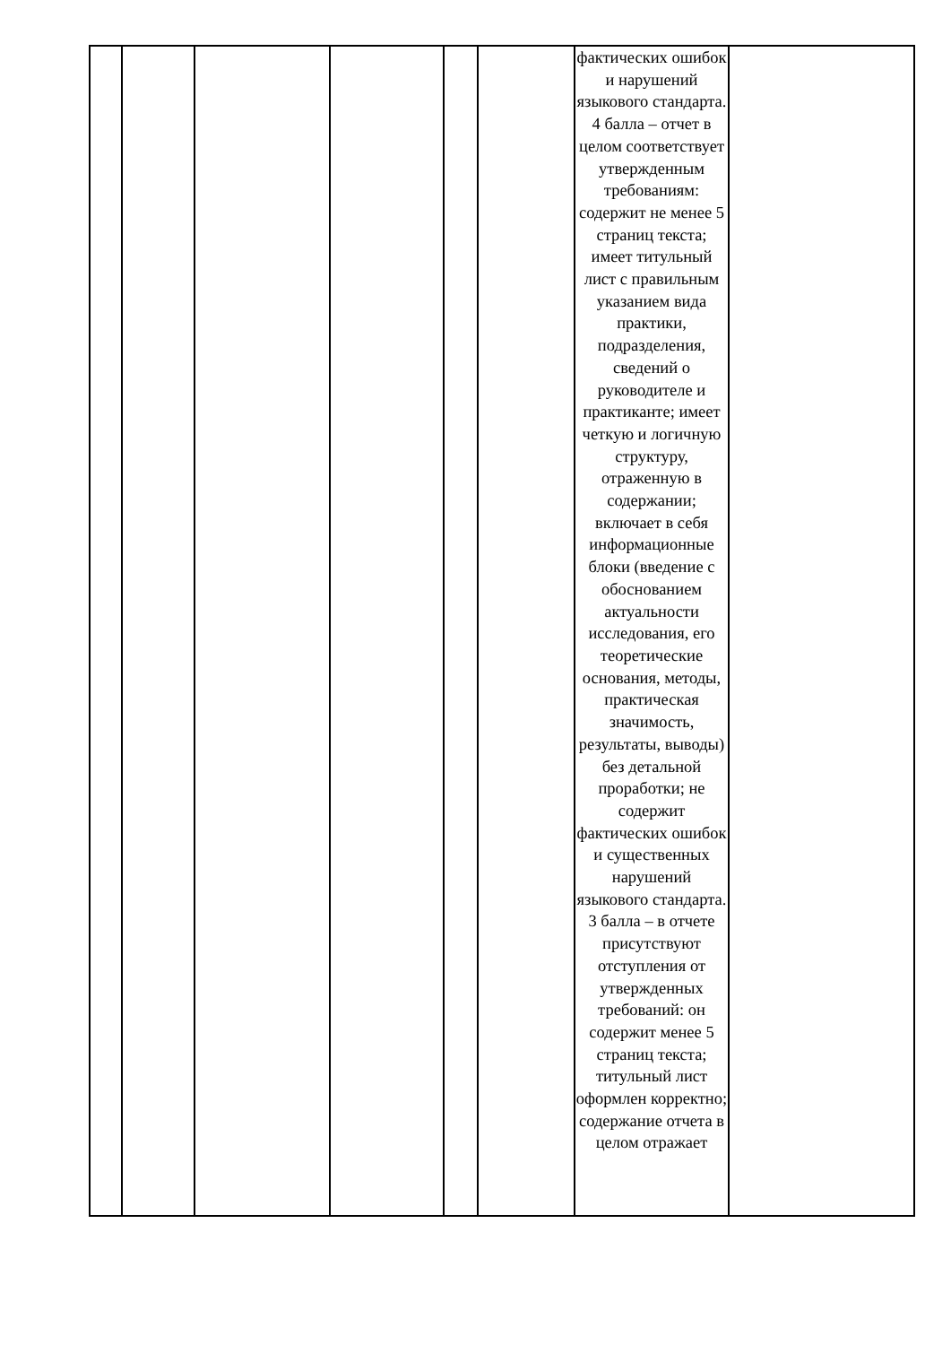| | | | | | | фактических ошибок и нарушений языкового стандарта. 4 балла – отчет в целом соответствует утвержденным требованиям: содержит не менее 5 страниц текста; имеет титульный лист с правильным указанием вида практики, подразделения, сведений о руководителе и практиканте; имеет четкую и логичную структуру, отраженную в содержании; включает в себя информационные блоки (введение с обоснованием актуальности исследования, его теоретические основания, методы, практическая значимость, результаты, выводы) без детальной проработки; не содержит фактических ошибок и существенных нарушений языкового стандарта. 3 балла – в отчете присутствуют отступления от утвержденных требований: он содержит менее 5 страниц текста; титульный лист оформлен корректно; содержание отчета в целом отражает | |